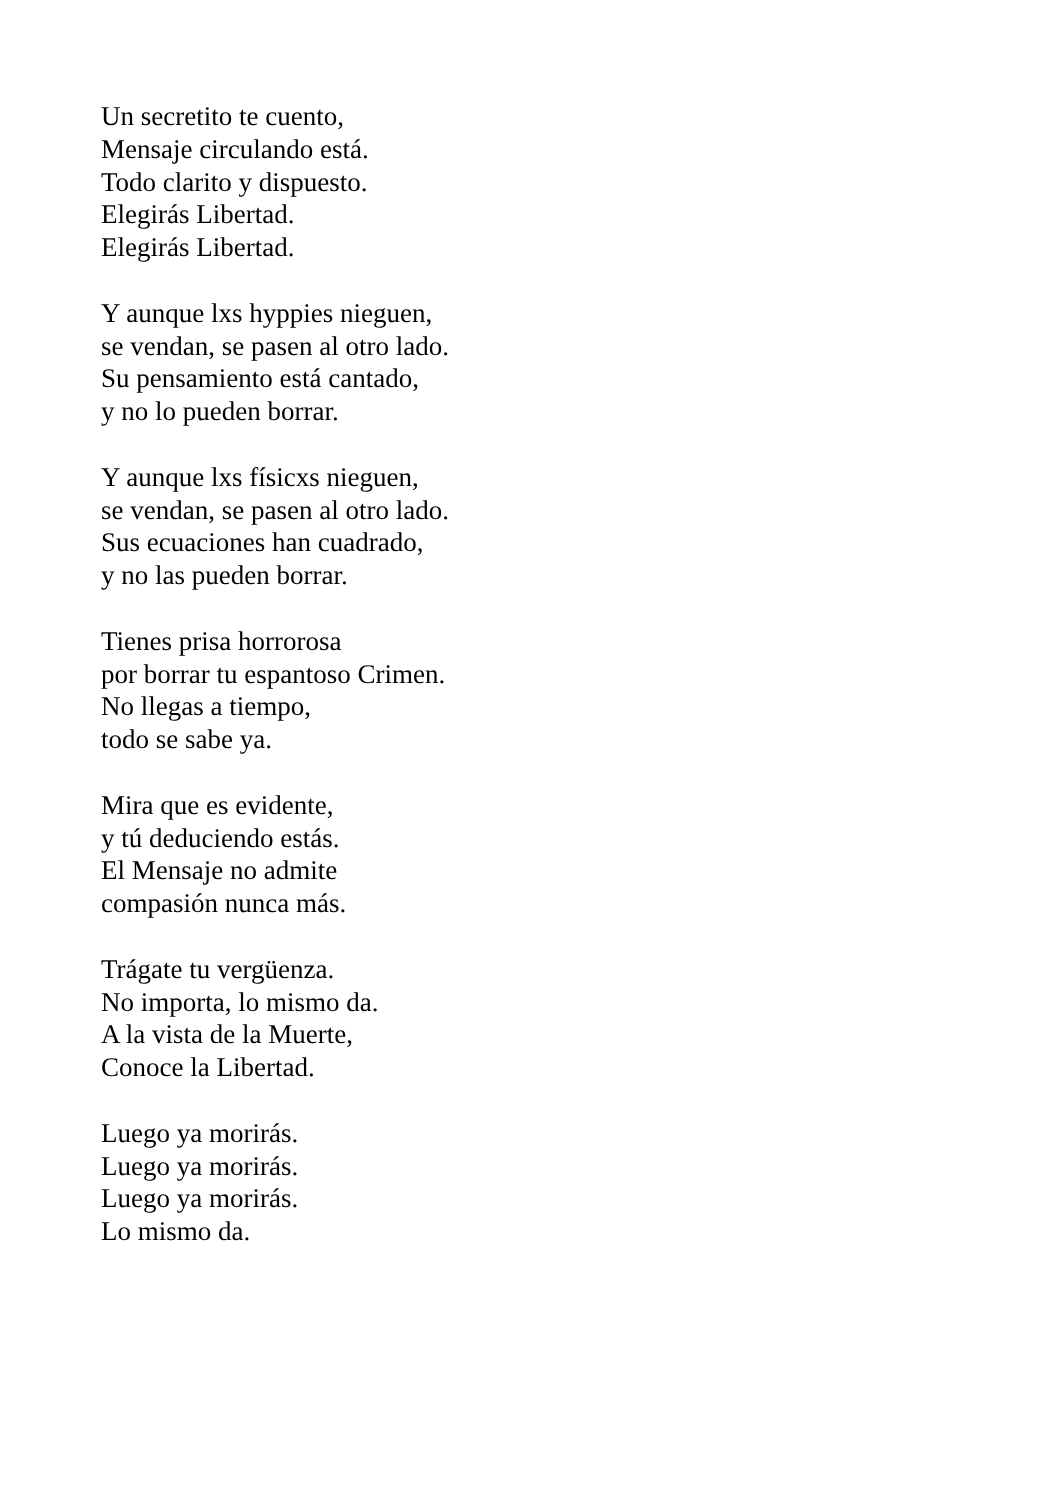Un secretito te cuento,
Mensaje circulando está.
Todo clarito y dispuesto.
Elegirás Libertad.
Elegirás Libertad.
Y aunque lxs hyppies nieguen,
se vendan, se pasen al otro lado.
Su pensamiento está cantado,
y no lo pueden borrar.
Y aunque lxs físicxs nieguen,
se vendan, se pasen al otro lado.
Sus ecuaciones han cuadrado,
y no las pueden borrar.
Tienes prisa horrorosa
por borrar tu espantoso Crimen.
No llegas a tiempo,
todo se sabe ya.
Mira que es evidente,
y tú deduciendo estás.
El Mensaje no admite
compasión nunca más.
Trágate tu vergüenza.
No importa, lo mismo da.
A la vista de la Muerte,
Conoce la Libertad.
Luego ya morirás.
Luego ya morirás.
Luego ya morirás.
Lo mismo da.